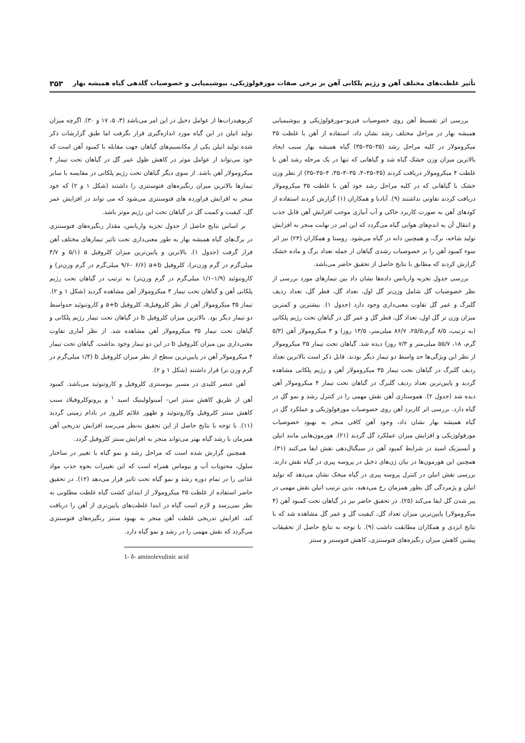تأثیر غلظت‌های مختلف آهن و رژیم پلکانی آهن بر برخی صفات مورفولوژیکی، بیوشیمیایی و خصوصیات گلدهی گیاه همیشه بهار ۳۵۳
بررسی اثر تقسیط آهن روی خصوصیات فیزیو–مورفولوژیکی و بیوشیمیایی همیشه بهار در مراحل مختلف رشد نشان داد، استفاده از آهن با غلظت ۳۵ میکرومولار در کلیه مراحل رشد (۳۵–۳۵–۳۵) گیاه همیشه بهار سبب ایجاد بالاترین میزان وزن خشک گیاه شد و گیاهانی که تنها در یک مرحله رشد آهن با غلظت ۴ میکرومولار دریافت کردند (۳۵–۳۵–۴، ۳۵–۴–۳۵، ۴–۳۵–۳۵) از نظر وزن خشک با گیاهانی که در کلیه مراحل رشد خود آهن با غلظت ۳۵ میکرومولار دریافت کردند تفاوتی نداشتند (۹). آبادیا و همکاران (۱) گزارش کردند استفاده از کودهای آهن به صورت کاربرد خاکی و آب آبیاری موجب افزایش آهن قابل جذب و انتقال آن به اندم‌های هوایی گیاه می‌گردد که این امر در نهایت منجر به افزایش تولید شاخه، برگ، و همچنین دانه در گیاه می‌شود. روستا و همکاران (۲۳) نیز اثر سوء کمبود آهن را بر خصوصیات رشدی گیاهان از جمله تعداد برگ و ماده خشک گزارش کردند که مطابق با نتایج حاصل از تحقیق حاضر می‌باشد.
بررسی جدول تجزیه واریانس داده‌ها نشان داد بین تیمارهای مورد بررسی از نظر خصوصیات گل شامل وزن‌تر گل اول، تعداد گل، قطر گل، تعداد ردیف گلبرگ و عمر گل تفاوت معنی‌داری وجود دارد (جدول ۱). بیشترین و کمترین میزان وزن تر گل اول، تعداد گل، قطر گل و عمر گل در گیاهان تحت رژیم پلکانی (به ترتیب، ۸/۵ گرم،۲۵/۵، ۸۶/۷ میلی‌متر، ۱۳/۵ روز) و ۴ میکرومولار آهن (۵/۳ گرم، ۱۸، ۵۵/۷ میلی‌متر و ۷/۳ روز) دیده شد. گیاهان تحت تیمار ۳۵ میکرومولار از نظر این ویژگی‌ها حد واسط دو تیمار دیگر بودند. قابل ذکر است بالاترین تعداد ردیف گلبرگ در گیاهان تحت تیمار ۳۵ میکرومولار آهن و رژیم پلکانی مشاهده گردید و پایین‌ترین تعداد ردیف گلبرگ در گیاهان تحت تیمار ۴ میکرومولار آهن دیده شد (جدول ۲). هموستازی آهن نقش مهمی را در کنترل رشد و نمو گل در گیاه دارد. بررسی اثر کاربرد آهن روی خصوصیات مورفولوژیکی و عملکرد گل در گیاه همیشه بهار نشان داد، وجود آهن کافی منجر به بهبود خصوصیات مورفولوژیکی و افزایش میزان عملکرد گل گردید (۲۱). هورمون‌هایی مانند اتیلن و آبسیزیک اسید در شرایط کمبود آهن در سیگنال‌دهی نقش ایفا می‌کنند (۳۱). همچنین این هورمون‌ها در بیان ژن‌های دخیل در پروسه پیری در گیاه نقش دارند. بررسی نقش اتیلن در کنترل پروسه پیری در گیاه میخک نشان می‌دهد که تولید اتیلن و پژمردگی گل بطور همزمان رخ می‌دهند، بدین ترتیب اتیلن نقش مهمی در پیر شدن گل ایفا می‌کند (۲۵). در تحقیق حاضر نیز در گیاهان تحت کمبود آهن (۴ میکرومولار) پایین‌ترین میزان تعداد گل، کیفیت گل و عمر گل مشاهده شد که با نتایج ایزدی و همکاران مطابقت داشت (۹). با توجه به نتایج حاصل از تحقیقات پیشین کاهش میزان رنگیزه‌های فتوسنتزی، کاهش فتوسنتز و سنتز
کربوهیدرات‌ها از عوامل دخیل در این امر می‌باشد (۳، ۵، ۱۷ و ۳۰). اگرچه میزان تولید اتیلن در این گیاه مورد اندازه‌گیری قرار نگرفت اما طبق گزارشات ذکر شده تولید اتیلن یکی از مکانسیم‌های گیاهان جهت مقابله با کمبود آهن است که خود می‌تواند از عوامل موثر در کاهش طول عمر گل در گیاهان تحت تیمار ۴ میکرومولار آهن باشد. از سوی دیگر گیاهان تحت رژیم پلکانی در مقایسه با سایر تیمارها بالاترین میزان رنگیزه‌های فتوسنتزی را داشتند (شکل ۱ و ۲) که خود منجر به افزایش فراورده های فتوسنتزی می‌شود که می تواند در افزایش عمر گل، کیفیت و کمیت گل در گیاهان تحت این رژیم موثر باشد.
بر اساس نتایج حاصل از جدول تجزیه واریانس، مقدار رنگیزه‌های فتوسنتزی در برگ‌های گیاه همیشه بهار به طور معنی‌داری تحت تاثیر تیمارهای مختلف آهن قرار گرفت (جدول ۱). بالاترین و پایین‌ترین میزان کلروفیل a (۵/۱ و ۴/۷ میلی‌گرم در گرم وزن‌تر)، کلروفیل a+b (۹/۶– ۶/۶ میلی‌گرم در گرم وزن‌تر) و کاروتنوئید (۱/۹–۱/۱ میلی‌گرم در گرم وزن‌تر) به ترتیب در گیاهان تحت رژیم پلکانی آهن و گیاهان تحت تیمار ۴ میکرومولار آهن مشاهده گردید (شکل ۱ و ۲). تیمار ۳۵ میکرومولار آهن از نظر کلروفیلa، کلروفیل a+b و کاروتنوئید حدواسط دو تیمار دیگر بود. بالاترین میزان کلروفیل b در گیاهان تحت تیمار رژیم پلکانی و گیاهان تحت تیمار ۳۵ میکرومولار آهن مشاهده شد. از نظر آماری تفاوت معنی‌داری بین میزان کلروفیل b در این دو تیمار وجود نداشت. گیاهان تحت تیمار ۴ میکرومولار آهن در پایین‌ترین سطح از نظر میزان کلروفیل b (۱/۴ میلی‌گرم در گرم وزن تر) قرار داشتند (شکل ۱ و ۲).
آهن عنصر کلیدی در مسیر بیوسنتزی کلروفیل و کاروتنوئید می‌باشد. کمبود آهن از طریق کاهش سنتز اس– آمینولولینیک اسید <sup>۱</sup> و پروتوکلروفیلاد سبب کاهش سنتز کلروفیل وکاروتنوئید و ظهور علائم کلروز در بادام زمینی گردید (۱۱). با توجه با نتایج حاصل از این تحقیق به‌نظر می‌رسد افزایش تدریجی آهن همزمان با رشد گیاه بهتر می‌تواند منجر به افزایش سنتز کلروفیل گردد.
همچنین گزارش شده است که مراحل رشد و نمو گیاه با تغییر در ساختار سلول، محتویات آب و بیوماس همراه است که این تغییرات نحوه جذب مواد غذایی را در تمام دوره رشد و نمو گیاه تحت تاثیر قرار می‌دهد (۱۲). در تحقیق حاضر استفاده از غلظت ۳۵ میکرومولار از ابتدای کشت گیاه غلظت مطلوبی به نظر نمی‌رسد و لازم است گیاه در ابتدا غلظت‌های پایین‌تری از آهن را دریافت کند. افزایش تدریجی غلظت آهن منجر به بهبود سنتز رنگیزه‌های فتوسنتزی می‌گردد که نقش مهمی را در رشد و نمو گیاه دارد.
1- δ- aminolevulinic acid